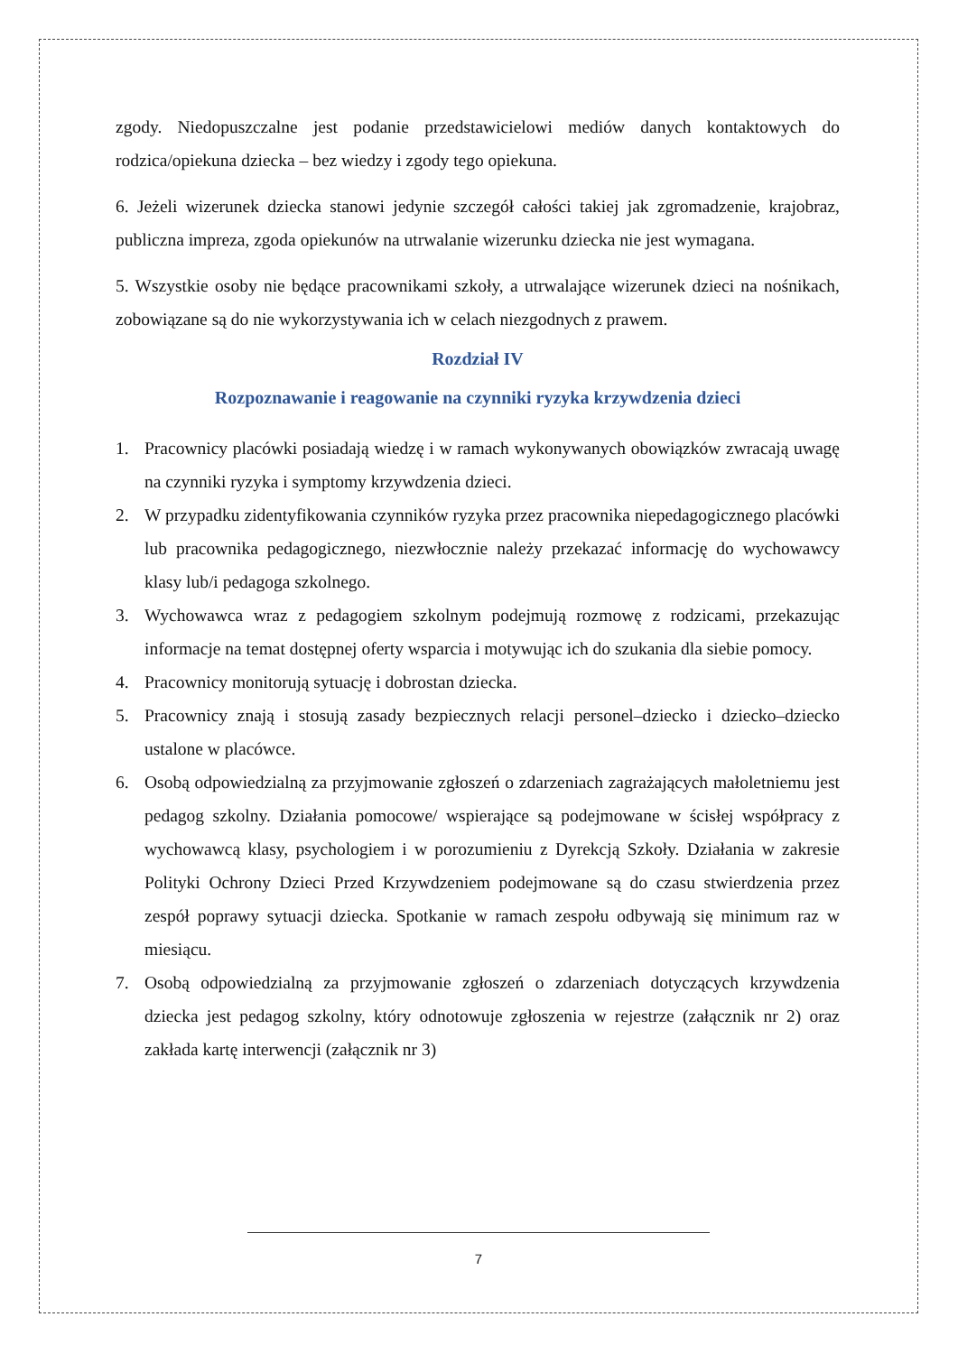zgody. Niedopuszczalne jest podanie przedstawicielowi mediów danych kontaktowych do rodzica/opiekuna dziecka – bez wiedzy i zgody tego opiekuna.
6. Jeżeli wizerunek dziecka stanowi jedynie szczegół całości takiej jak zgromadzenie, krajobraz, publiczna impreza, zgoda opiekunów na utrwalanie wizerunku dziecka nie jest wymagana.
5. Wszystkie osoby nie będące pracownikami szkoły, a utrwalające wizerunek dzieci na nośnikach, zobowiązane są do nie wykorzystywania ich w celach niezgodnych z prawem.
Rozdział IV
Rozpoznawanie i reagowanie na czynniki ryzyka krzywdzenia dzieci
1. Pracownicy placówki posiadają wiedzę i w ramach wykonywanych obowiązków zwracają uwagę na czynniki ryzyka i symptomy krzywdzenia dzieci.
2. W przypadku zidentyfikowania czynników ryzyka przez pracownika niepedagogicznego placówki lub pracownika pedagogicznego, niezwłocznie należy przekazać informację do wychowawcy klasy lub/i pedagoga szkolnego.
3. Wychowawca wraz z pedagogiem szkolnym podejmują rozmowę z rodzicami, przekazując informacje na temat dostępnej oferty wsparcia i motywując ich do szukania dla siebie pomocy.
4. Pracownicy monitorują sytuację i dobrostan dziecka.
5. Pracownicy znają i stosują zasady bezpiecznych relacji personel–dziecko i dziecko–dziecko ustalone w placówce.
6. Osobą odpowiedzialną za przyjmowanie zgłoszeń o zdarzeniach zagrażających małoletniemu jest pedagog szkolny. Działania pomocowe/ wspierające są podejmowane w ścisłej współpracy z wychowawcą klasy, psychologiem i w porozumieniu z Dyrekcją Szkoły. Działania w zakresie Polityki Ochrony Dzieci Przed Krzywdzeniem podejmowane są do czasu stwierdzenia przez zespół poprawy sytuacji dziecka. Spotkanie w ramach zespołu odbywają się minimum raz w miesiącu.
7. Osobą odpowiedzialną za przyjmowanie zgłoszeń o zdarzeniach dotyczących krzywdzenia dziecka jest pedagog szkolny, który odnotowuje zgłoszenia w rejestrze (załącznik nr 2) oraz zakłada kartę interwencji (załącznik nr 3)
7